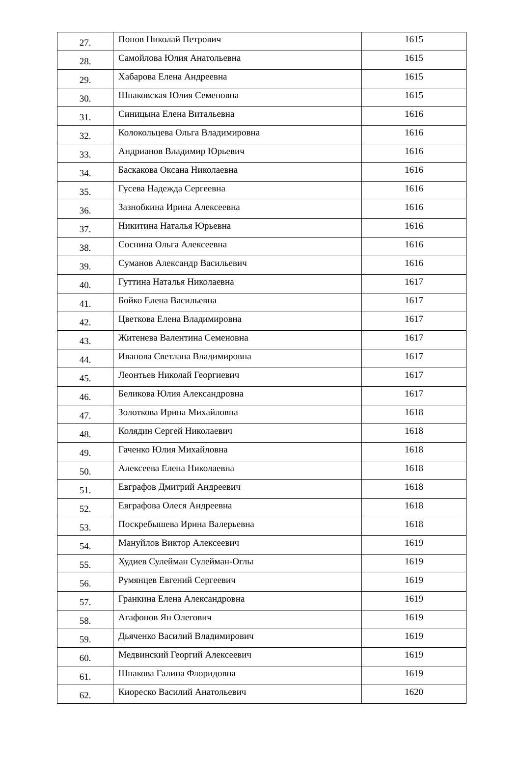| 27. | Попов Николай Петрович | 1615 |
| 28. | Самойлова Юлия Анатольевна | 1615 |
| 29. | Хабарова Елена Андреевна | 1615 |
| 30. | Шпаковская Юлия Семеновна | 1615 |
| 31. | Синицына Елена Витальевна | 1616 |
| 32. | Колокольцева Ольга Владимировна | 1616 |
| 33. | Андрианов Владимир Юрьевич | 1616 |
| 34. | Баскакова Оксана Николаевна | 1616 |
| 35. | Гусева Надежда Сергеевна | 1616 |
| 36. | Зазнобкина Ирина Алексеевна | 1616 |
| 37. | Никитина Наталья Юрьевна | 1616 |
| 38. | Соснина Ольга Алексеевна | 1616 |
| 39. | Суманов Александр Васильевич | 1616 |
| 40. | Гуттина Наталья Николаевна | 1617 |
| 41. | Бойко Елена Васильевна | 1617 |
| 42. | Цветкова Елена Владимировна | 1617 |
| 43. | Житенева Валентина Семеновна | 1617 |
| 44. | Иванова Светлана Владимировна | 1617 |
| 45. | Леонтьев Николай Георгиевич | 1617 |
| 46. | Беликова Юлия Александровна | 1617 |
| 47. | Золоткова Ирина Михайловна | 1618 |
| 48. | Колядин Сергей Николаевич | 1618 |
| 49. | Гаченко Юлия Михайловна | 1618 |
| 50. | Алексеева Елена Николаевна | 1618 |
| 51. | Евграфов Дмитрий Андреевич | 1618 |
| 52. | Евграфова Олеся Андреевна | 1618 |
| 53. | Поскребышева Ирина Валерьевна | 1618 |
| 54. | Мануйлов Виктор Алексеевич | 1619 |
| 55. | Худиев Сулейман Сулейман-Оглы | 1619 |
| 56. | Румянцев Евгений Сергеевич | 1619 |
| 57. | Гранкина Елена Александровна | 1619 |
| 58. | Агафонов Ян Олегович | 1619 |
| 59. | Дьяченко Василий Владимирович | 1619 |
| 60. | Медвинский Георгий Алексеевич | 1619 |
| 61. | Шпакова Галина Флоридовна | 1619 |
| 62. | Киореско Василий Анатольевич | 1620 |